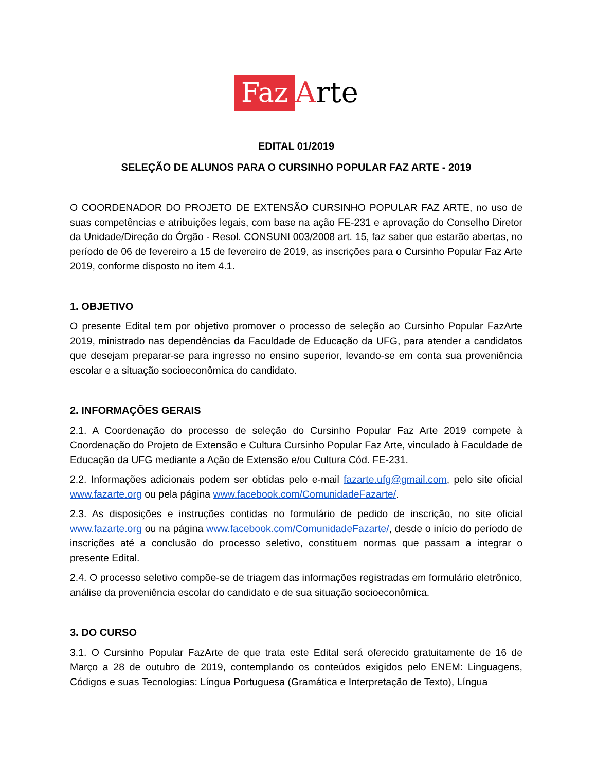Faz Arte
EDITAL 01/2019
SELEÇÃO DE ALUNOS PARA O CURSINHO POPULAR FAZ ARTE - 2019
O COORDENADOR DO PROJETO DE EXTENSÃO CURSINHO POPULAR FAZ ARTE, no uso de suas competências e atribuições legais, com base na ação FE-231 e aprovação do Conselho Diretor da Unidade/Direção do Órgão - Resol. CONSUNI 003/2008 art. 15, faz saber que estarão abertas, no período de 06 de fevereiro a 15 de fevereiro de 2019, as inscrições para o Cursinho Popular Faz Arte 2019, conforme disposto no item 4.1.
1. OBJETIVO
O presente Edital tem por objetivo promover o processo de seleção ao Cursinho Popular FazArte 2019, ministrado nas dependências da Faculdade de Educação da UFG, para atender a candidatos que desejam preparar-se para ingresso no ensino superior, levando-se em conta sua proveniência escolar e a situação socioeconômica do candidato.
2. INFORMAÇÕES GERAIS
2.1. A Coordenação do processo de seleção do Cursinho Popular Faz Arte 2019 compete à Coordenação do Projeto de Extensão e Cultura Cursinho Popular Faz Arte, vinculado à Faculdade de Educação da UFG mediante a Ação de Extensão e/ou Cultura Cód. FE-231.
2.2. Informações adicionais podem ser obtidas pelo e-mail fazarte.ufg@gmail.com, pelo site oficial www.fazarte.org ou pela página www.facebook.com/ComunidadeFazarte/.
2.3. As disposições e instruções contidas no formulário de pedido de inscrição, no site oficial www.fazarte.org ou na página www.facebook.com/ComunidadeFazarte/, desde o início do período de inscrições até a conclusão do processo seletivo, constituem normas que passam a integrar o presente Edital.
2.4. O processo seletivo compõe-se de triagem das informações registradas em formulário eletrônico, análise da proveniência escolar do candidato e de sua situação socioeconômica.
3. DO CURSO
3.1. O Cursinho Popular FazArte de que trata este Edital será oferecido gratuitamente de 16 de Março a 28 de outubro de 2019, contemplando os conteúdos exigidos pelo ENEM: Linguagens, Códigos e suas Tecnologias: Língua Portuguesa (Gramática e Interpretação de Texto), Língua